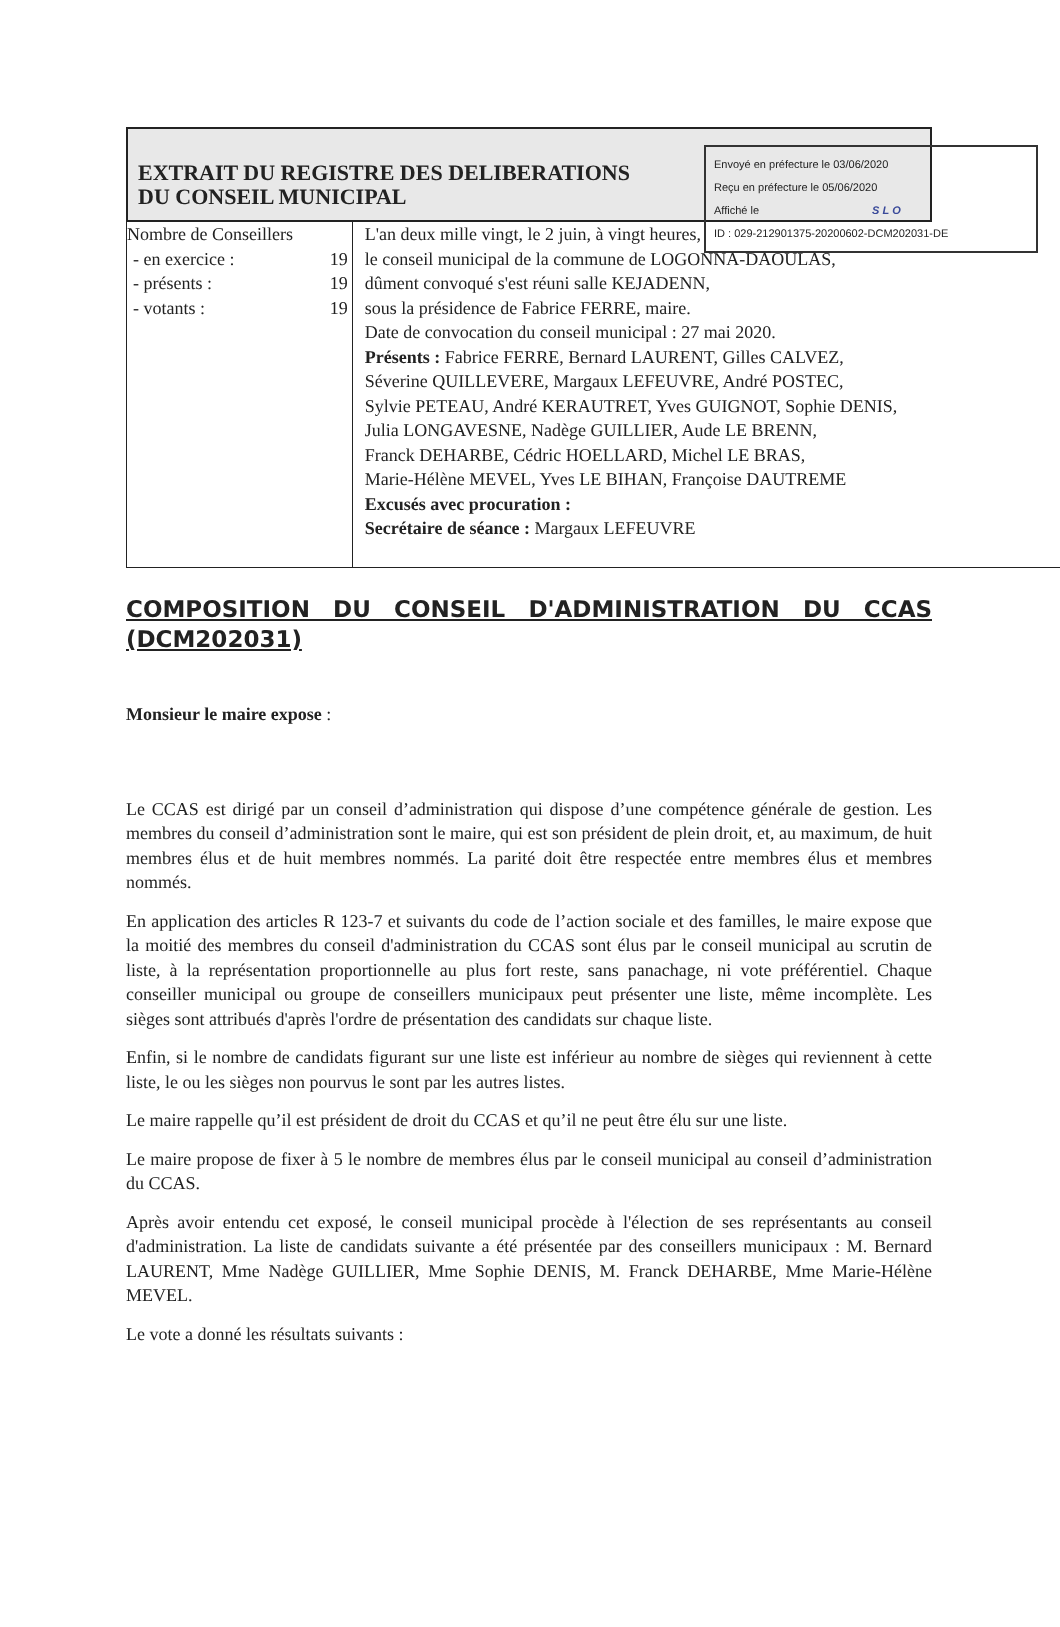Envoyé en préfecture le 03/06/2020
Reçu en préfecture le 05/06/2020
Affiché le SLO
ID : 029-212901375-20200602-DCM202031-DE
EXTRAIT DU REGISTRE DES DELIBERATIONS
DU CONSEIL MUNICIPAL
| Nombre de Conseillers - en exercice : 19 - présents : 19 - votants : 19 | L'an deux mille vingt, le 2 juin, à vingt heures, le conseil municipal de la commune de LOGONNA-DAOULAS, dûment convoqué s'est réuni salle KEJADENN, sous la présidence de Fabrice FERRE, maire. Date de convocation du conseil municipal : 27 mai 2020. Présents : Fabrice FERRE, Bernard LAURENT, Gilles CALVEZ, Séverine QUILLEVERE, Margaux LEFEUVRE, André POSTEC, Sylvie PETEAU, André KERAUTRET, Yves GUIGNOT, Sophie DENIS, Julia LONGAVESNE, Nadège GUILLIER, Aude LE BRENN, Franck DEHARBE, Cédric HOELLARD, Michel LE BRAS, Marie-Hélène MEVEL, Yves LE BIHAN, Françoise DAUTREME Excusés avec procuration : Secrétaire de séance : Margaux LEFEUVRE |
COMPOSITION DU CONSEIL D'ADMINISTRATION DU CCAS (DCM202031)
Monsieur le maire expose :
Le CCAS est dirigé par un conseil d’administration qui dispose d’une compétence générale de gestion. Les membres du conseil d’administration sont le maire, qui est son président de plein droit, et, au maximum, de huit membres élus et de huit membres nommés. La parité doit être respectée entre membres élus et membres nommés.
En application des articles R 123-7 et suivants du code de l’action sociale et des familles, le maire expose que la moitié des membres du conseil d'administration du CCAS sont élus par le conseil municipal au scrutin de liste, à la représentation proportionnelle au plus fort reste, sans panachage, ni vote préférentiel. Chaque conseiller municipal ou groupe de conseillers municipaux peut présenter une liste, même incomplète. Les sièges sont attribués d'après l'ordre de présentation des candidats sur chaque liste.
Enfin, si le nombre de candidats figurant sur une liste est inférieur au nombre de sièges qui reviennent à cette liste, le ou les sièges non pourvus le sont par les autres listes.
Le maire rappelle qu’il est président de droit du CCAS et qu’il ne peut être élu sur une liste.
Le maire propose de fixer à 5 le nombre de membres élus par le conseil municipal au conseil d’administration du CCAS.
Après avoir entendu cet exposé, le conseil municipal procède à l'élection de ses représentants au conseil d'administration. La liste de candidats suivante a été présentée par des conseillers municipaux : M. Bernard LAURENT, Mme Nadège GUILLIER, Mme Sophie DENIS, M. Franck DEHARBE, Mme Marie-Hélène MEVEL.
Le vote a donné les résultats suivants :